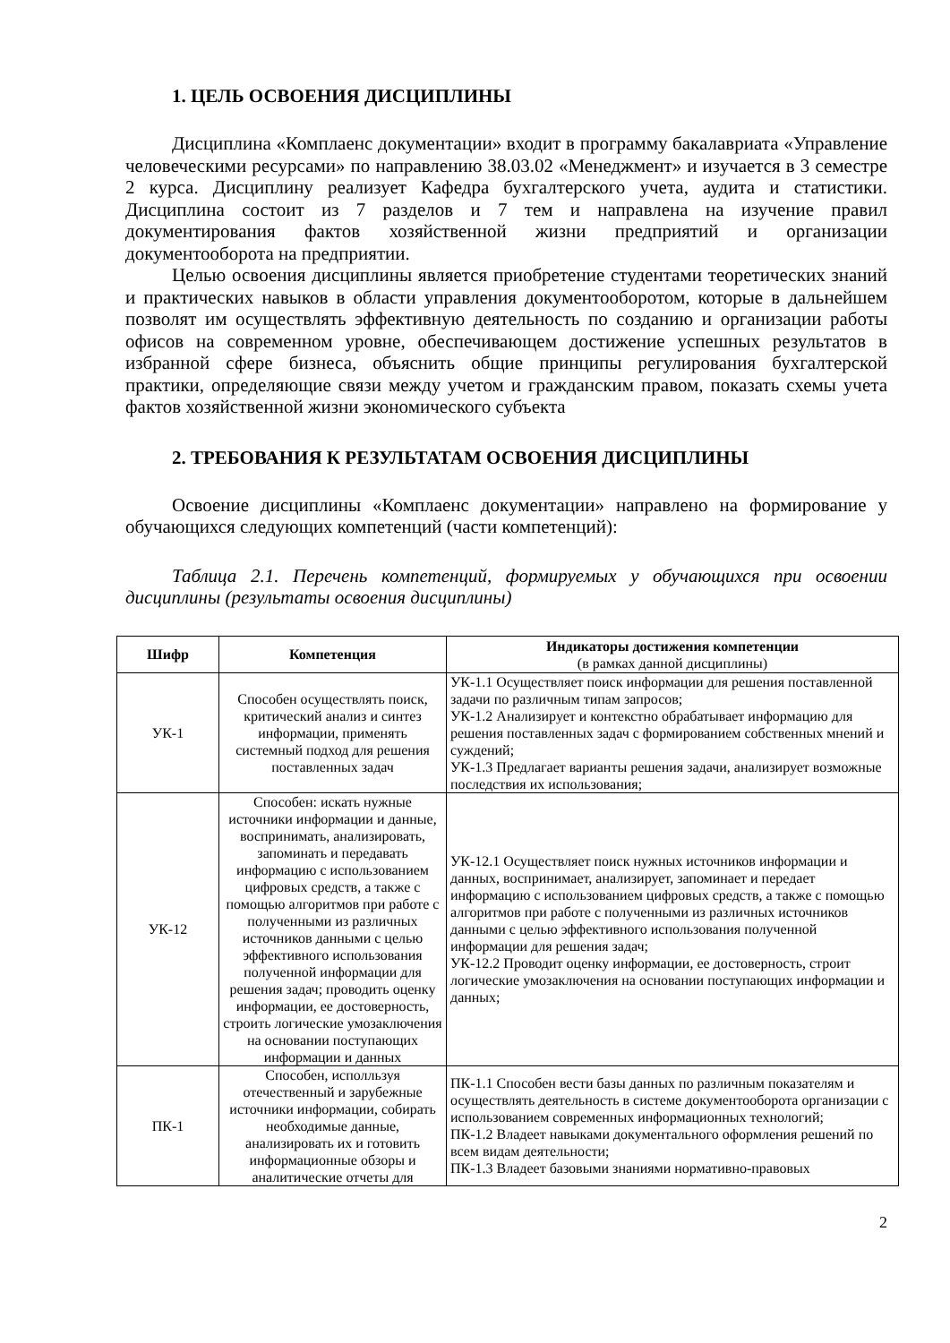1. ЦЕЛЬ ОСВОЕНИЯ ДИСЦИПЛИНЫ
Дисциплина «Комплаенс документации» входит в программу бакалавриата «Управление человеческими ресурсами» по направлению 38.03.02 «Менеджмент» и изучается в 3 семестре 2 курса. Дисциплину реализует Кафедра бухгалтерского учета, аудита и статистики. Дисциплина состоит из 7 разделов и 7 тем и направлена на изучение правил документирования фактов хозяйственной жизни предприятий и организации документооборота на предприятии.
Целью освоения дисциплины является приобретение студентами теоретических знаний и практических навыков в области управления документооборотом, которые в дальнейшем позволят им осуществлять эффективную деятельность по созданию и организации работы офисов на современном уровне, обеспечивающем достижение успешных результатов в избранной сфере бизнеса, объяснить общие принципы регулирования бухгалтерской практики, определяющие связи между учетом и гражданским правом, показать схемы учета фактов хозяйственной жизни экономического субъекта
2. ТРЕБОВАНИЯ К РЕЗУЛЬТАТАМ ОСВОЕНИЯ ДИСЦИПЛИНЫ
Освоение дисциплины «Комплаенс документации» направлено на формирование у обучающихся следующих компетенций (части компетенций):
Таблица 2.1. Перечень компетенций, формируемых у обучающихся при освоении дисциплины (результаты освоения дисциплины)
| Шифр | Компетенция | Индикаторы достижения компетенции (в рамках данной дисциплины) |
| --- | --- | --- |
| УК-1 | Способен осуществлять поиск, критический анализ и синтез информации, применять системный подход для решения поставленных задач | УК-1.1 Осуществляет поиск информации для решения поставленной задачи по различным типам запросов; УК-1.2 Анализирует и контекстно обрабатывает информацию для решения поставленных задач с формированием собственных мнений и суждений; УК-1.3 Предлагает варианты решения задачи, анализирует возможные последствия их использования; |
| УК-12 | Способен: искать нужные источники информации и данные, воспринимать, анализировать, запоминать и передавать информацию с использованием цифровых средств, а также с помощью алгоритмов при работе с полученными из различных источников данными с целью эффективного использования полученной информации для решения задач; проводить оценку информации, ее достоверность, строить логические умозаключения на основании поступающих информации и данных | УК-12.1 Осуществляет поиск нужных источников информации и данных, воспринимает, анализирует, запоминает и передает информацию с использованием цифровых средств, а также с помощью алгоритмов при работе с полученными из различных источников данными с целью эффективного использования полученной информации для решения задач; УК-12.2 Проводит оценку информации, ее достоверность, строит логические умозаключения на основании поступающих информации и данных; |
| ПК-1 | Способен, исполльзуя отечественный и зарубежные источники информации, собирать необходимые данные, анализировать их и готовить информационные обзоры и аналитические отчеты для | ПК-1.1 Способен вести базы данных по различным показателям и осуществлять деятельность в системе документооборота организации с использованием современных информационных технологий; ПК-1.2 Владеет навыками документального оформления решений по всем видам деятельности; ПК-1.3 Владеет базовыми знаниями нормативно-правовых |
2